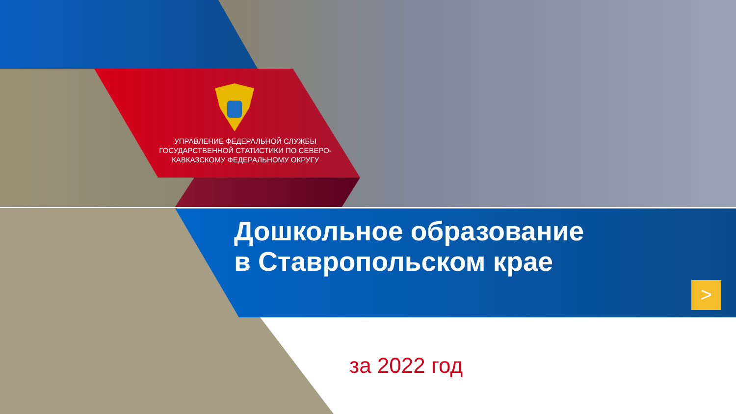УПРАВЛЕНИЕ ФЕДЕРАЛЬНОЙ СЛУЖБЫ ГОСУДАРСТВЕННОЙ СТАТИСТИКИ ПО СЕВЕРО-КАВКАЗСКОМУ ФЕДЕРАЛЬНОМУ ОКРУГУ
Дошкольное образование
в Ставропольском крае
>
за 2022 год